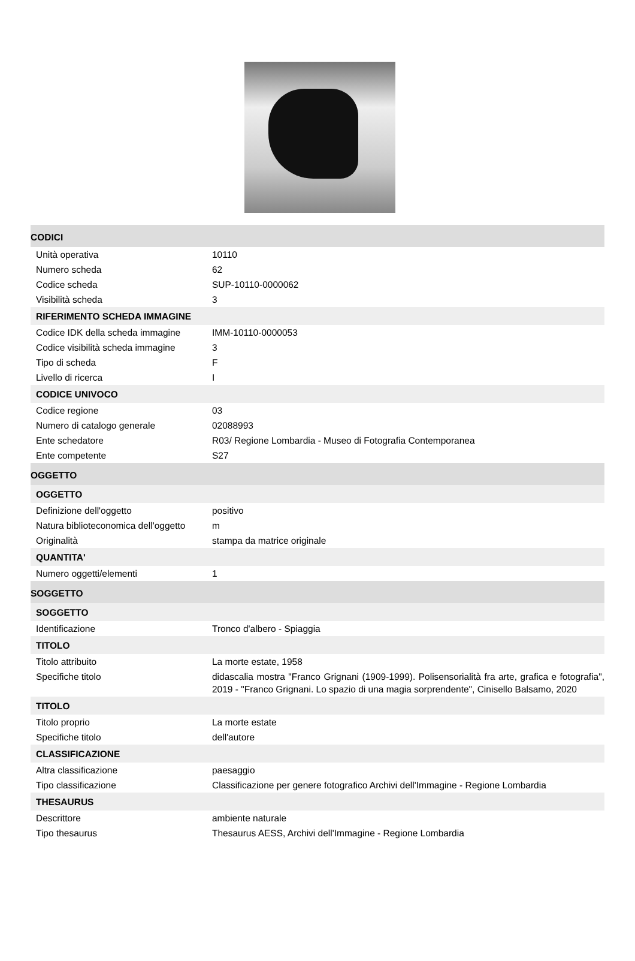CODICI
| Unità operativa | 10110 |
| Numero scheda | 62 |
| Codice scheda | SUP-10110-0000062 |
| Visibilità scheda | 3 |
RIFERIMENTO SCHEDA IMMAGINE
| Codice IDK della scheda immagine | IMM-10110-0000053 |
| Codice visibilità scheda immagine | 3 |
| Tipo di scheda | F |
| Livello di ricerca | I |
CODICE UNIVOCO
| Codice regione | 03 |
| Numero di catalogo generale | 02088993 |
| Ente schedatore | R03/ Regione Lombardia - Museo di Fotografia Contemporanea |
| Ente competente | S27 |
OGGETTO
OGGETTO
| Definizione dell'oggetto | positivo |
| Natura biblioteconomica dell'oggetto | m |
| Originalità | stampa da matrice originale |
QUANTITA'
| Numero oggetti/elementi | 1 |
SOGGETTO
SOGGETTO
| Identificazione | Tronco d'albero - Spiaggia |
TITOLO
| Titolo attribuito | La morte estate, 1958 |
| Specifiche titolo | didascalia mostra "Franco Grignani (1909-1999). Polisensorialità fra arte, grafica e fotografia", 2019 - "Franco Grignani. Lo spazio di una magia sorprendente", Cinisello Balsamo, 2020 |
TITOLO
| Titolo proprio | La morte estate |
| Specifiche titolo | dell'autore |
CLASSIFICAZIONE
| Altra classificazione | paesaggio |
| Tipo classificazione | Classificazione per genere fotografico Archivi dell'Immagine - Regione Lombardia |
THESAURUS
| Descrittore | ambiente naturale |
| Tipo thesaurus | Thesaurus AESS, Archivi dell'Immagine - Regione Lombardia |